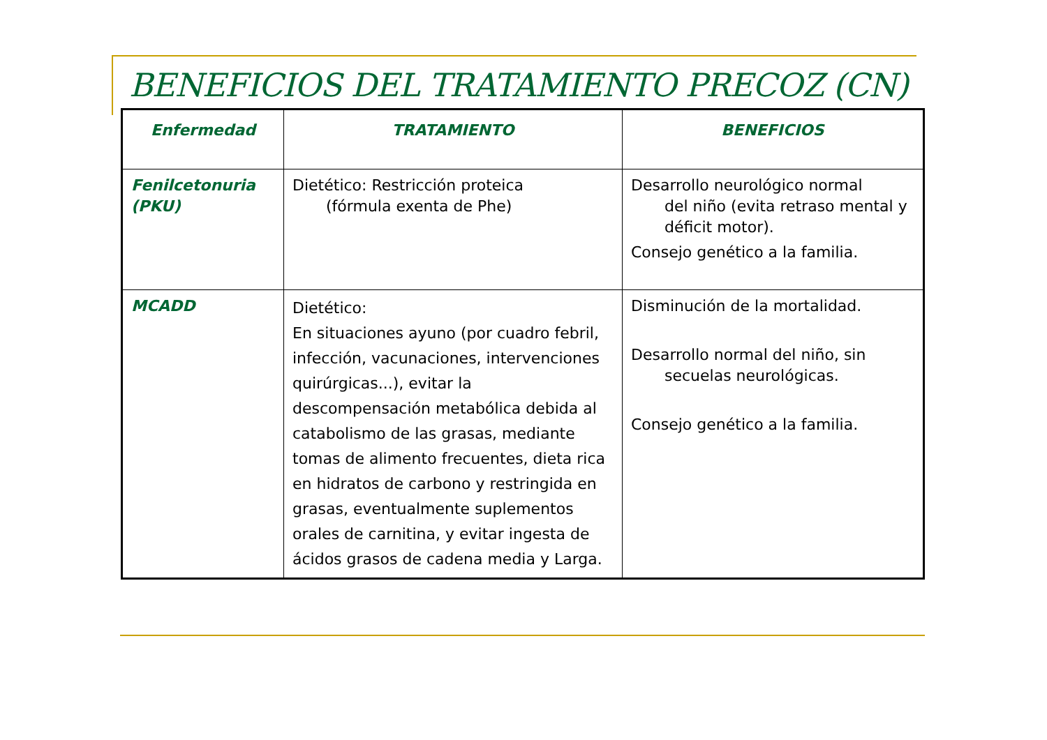BENEFICIOS DEL TRATAMIENTO PRECOZ (CN)
| Enfermedad | TRATAMIENTO | BENEFICIOS |
| --- | --- | --- |
| Fenilcetonuria (PKU) | Dietético: Restricción proteica (fórmula exenta de Phe) | Desarrollo neurológico normal del niño (evita retraso mental y déficit motor). Consejo genético a la familia. |
| MCADD | Dietético: En situaciones ayuno (por cuadro febril, infección, vacunaciones, intervenciones quirúrgicas...), evitar la descompensación metabólica debida al catabolismo de las grasas, mediante tomas de alimento frecuentes, dieta rica en hidratos de carbono y restringida en grasas, eventualmente suplementos orales de carnitina, y evitar ingesta de ácidos grasos de cadena media y Larga. | Disminución de la mortalidad. Desarrollo normal del niño, sin secuelas neurológicas. Consejo genético a la familia. |